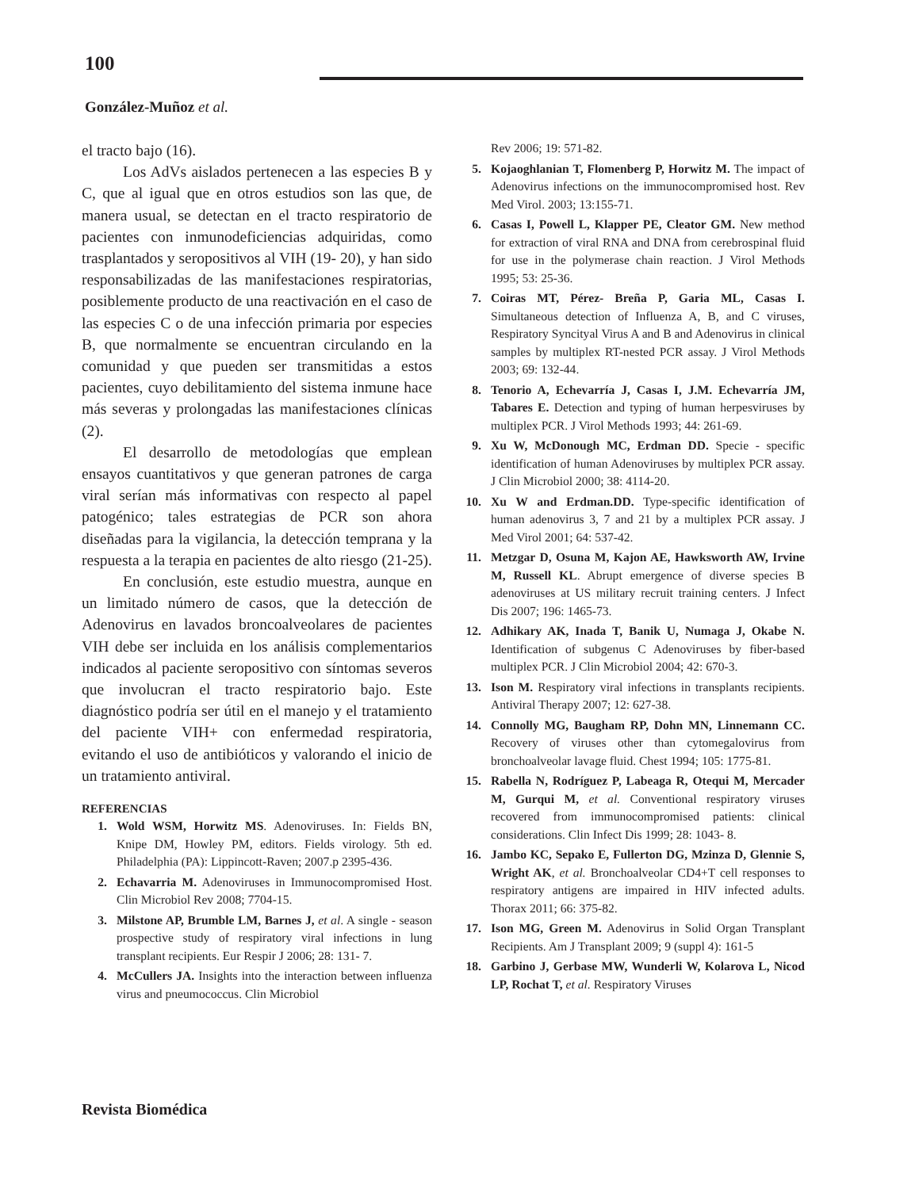100
González-Muñoz et al.
el tracto bajo (16).
Los AdVs aislados pertenecen a las especies B y C, que al igual que en otros estudios son las que, de manera usual, se detectan en el tracto respiratorio de pacientes con inmunodeficiencias adquiridas, como trasplantados y seropositivos al VIH (19- 20), y han sido responsabilizadas de las manifestaciones respiratorias, posiblemente producto de una reactivación en el caso de las especies C o de una infección primaria por especies B, que normalmente se encuentran circulando en la comunidad y que pueden ser transmitidas a estos pacientes, cuyo debilitamiento del sistema inmune hace más severas y prolongadas las manifestaciones clínicas (2).
El desarrollo de metodologías que emplean ensayos cuantitativos y que generan patrones de carga viral serían más informativas con respecto al papel patogénico; tales estrategias de PCR son ahora diseñadas para la vigilancia, la detección temprana y la respuesta a la terapia en pacientes de alto riesgo (21-25).
En conclusión, este estudio muestra, aunque en un limitado número de casos, que la detección de Adenovirus en lavados broncoalveolares de pacientes VIH debe ser incluida en los análisis complementarios indicados al paciente seropositivo con síntomas severos que involucran el tracto respiratorio bajo. Este diagnóstico podría ser útil en el manejo y el tratamiento del paciente VIH+ con enfermedad respiratoria, evitando el uso de antibióticos y valorando el inicio de un tratamiento antiviral.
REFERENCIAS
1. Wold WSM, Horwitz MS. Adenoviruses. In: Fields BN, Knipe DM, Howley PM, editors. Fields virology. 5th ed. Philadelphia (PA): Lippincott-Raven; 2007.p 2395-436.
2. Echavarria M. Adenoviruses in Immunocompromised Host. Clin Microbiol Rev 2008; 7704-15.
3. Milstone AP, Brumble LM, Barnes J, et al. A single - season prospective study of respiratory viral infections in lung transplant recipients. Eur Respir J 2006; 28: 131- 7.
4. McCullers JA. Insights into the interaction between influenza virus and pneumococcus. Clin Microbiol
Rev 2006; 19: 571-82.
5. Kojaoghlanian T, Flomenberg P, Horwitz M. The impact of Adenovirus infections on the immunocompromised host. Rev Med Virol. 2003; 13:155-71.
6. Casas I, Powell L, Klapper PE, Cleator GM. New method for extraction of viral RNA and DNA from cerebrospinal fluid for use in the polymerase chain reaction. J Virol Methods 1995; 53: 25-36.
7. Coiras MT, Pérez- Breña P, Garia ML, Casas I. Simultaneous detection of Influenza A, B, and C viruses, Respiratory Syncityal Virus A and B and Adenovirus in clinical samples by multiplex RT-nested PCR assay. J Virol Methods 2003; 69: 132-44.
8. Tenorio A, Echevarría J, Casas I, J.M. Echevarría JM, Tabares E. Detection and typing of human herpesviruses by multiplex PCR. J Virol Methods 1993; 44: 261-69.
9. Xu W, McDonough MC, Erdman DD. Specie - specific identification of human Adenoviruses by multiplex PCR assay. J Clin Microbiol 2000; 38: 4114-20.
10. Xu W and Erdman.DD. Type-specific identification of human adenovirus 3, 7 and 21 by a multiplex PCR assay. J Med Virol 2001; 64: 537-42.
11. Metzgar D, Osuna M, Kajon AE, Hawksworth AW, Irvine M, Russell KL. Abrupt emergence of diverse species B adenoviruses at US military recruit training centers. J Infect Dis 2007; 196: 1465-73.
12. Adhikary AK, Inada T, Banik U, Numaga J, Okabe N. Identification of subgenus C Adenoviruses by fiber-based multiplex PCR. J Clin Microbiol 2004; 42: 670-3.
13. Ison M. Respiratory viral infections in transplants recipients. Antiviral Therapy 2007; 12: 627-38.
14. Connolly MG, Baugham RP, Dohn MN, Linnemann CC. Recovery of viruses other than cytomegalovirus from bronchoalveolar lavage fluid. Chest 1994; 105: 1775-81.
15. Rabella N, Rodríguez P, Labeaga R, Otequi M, Mercader M, Gurqui M, et al. Conventional respiratory viruses recovered from immunocompromised patients: clinical considerations. Clin Infect Dis 1999; 28: 1043- 8.
16. Jambo KC, Sepako E, Fullerton DG, Mzinza D, Glennie S, Wright AK, et al. Bronchoalveolar CD4+T cell responses to respiratory antigens are impaired in HIV infected adults. Thorax 2011; 66: 375-82.
17. Ison MG, Green M. Adenovirus in Solid Organ Transplant Recipients. Am J Transplant 2009; 9 (suppl 4): 161-5
18. Garbino J, Gerbase MW, Wunderli W, Kolarova L, Nicod LP, Rochat T, et al. Respiratory Viruses
Revista Biomédica